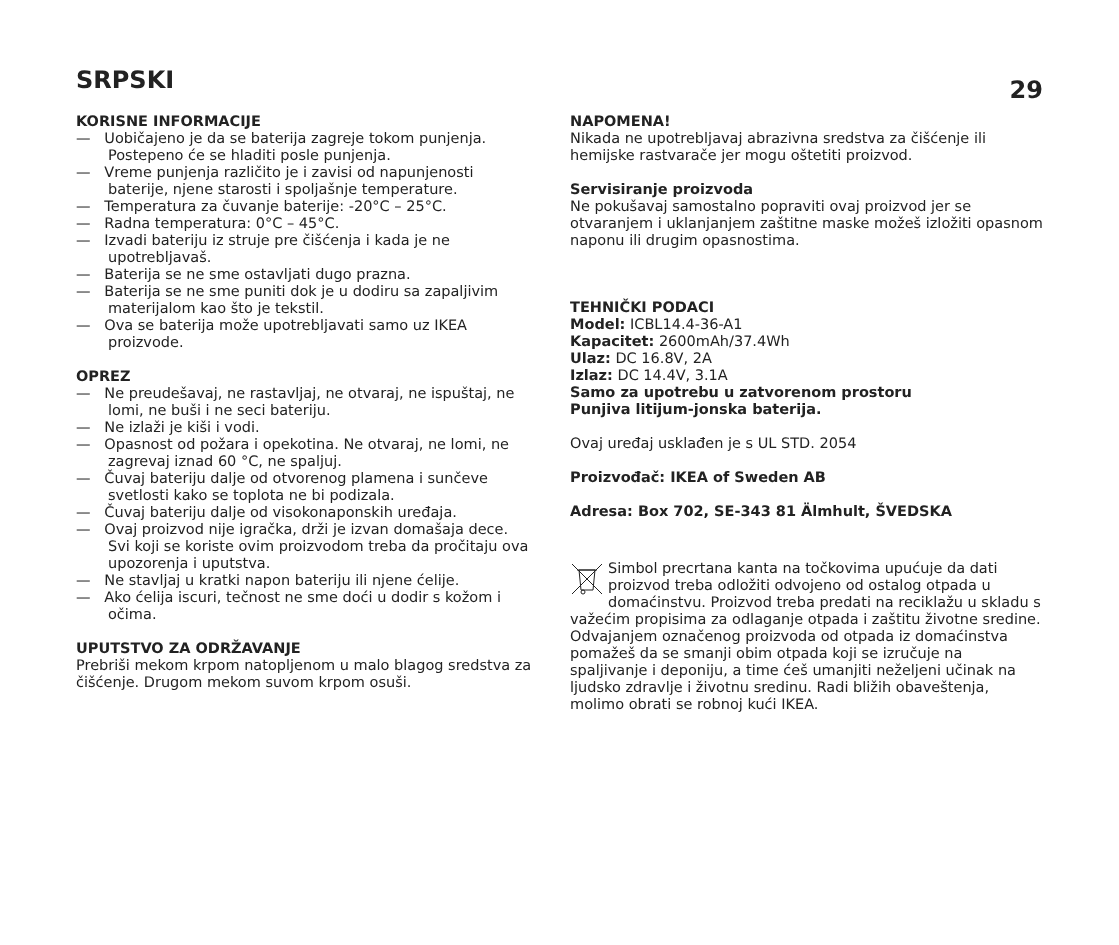SRPSKI
29
KORISNE INFORMACIJE
— Uobičajeno je da se baterija zagreje tokom punjenja. Postepeno će se hladiti posle punjenja.
— Vreme punjenja različito je i zavisi od napunjenosti baterije, njene starosti i spoljašnje temperature.
— Temperatura za čuvanje baterije: -20°C – 25°C.
— Radna temperatura: 0°C – 45°C.
— Izvadi bateriju iz struje pre čišćenja i kada je ne upotrebljavaš.
— Baterija se ne sme ostavljati dugo prazna.
— Baterija se ne sme puniti dok je u dodiru sa zapaljivim materijalom kao što je tekstil.
— Ova se baterija može upotrebljavati samo uz IKEA proizvode.
OPREZ
— Ne preudešavaj, ne rastavljaj, ne otvaraj, ne ispuštaj, ne lomi, ne buši i ne seci bateriju.
— Ne izlaži je kiši i vodi.
— Opasnost od požara i opekotina. Ne otvaraj, ne lomi, ne zagrevaj iznad 60 °C, ne spaljuj.
— Čuvaj bateriju dalje od otvorenog plamena i sunčeve svetlosti kako se toplota ne bi podizala.
— Čuvaj bateriju dalje od visokonaponskih uređaja.
— Ovaj proizvod nije igračka, drži je izvan domašaja dece. Svi koji se koriste ovim proizvodom treba da pročitaju ova upozorenja i uputstva.
— Ne stavljaj u kratki napon bateriju ili njene ćelije.
— Ako ćelija iscuri, tečnost ne sme doći u dodir s kožom i očima.
UPUTSTVO ZA ODRŽAVANJE
Prebriši mekom krpom natopljenom u malo blagog sredstva za čišćenje. Drugom mekom suvom krpom osuši.
NAPOMENA!
Nikada ne upotrebljavaj abrazivna sredstva za čišćenje ili hemijske rastvarače jer mogu oštetiti proizvod.
Servisiranje proizvoda
Ne pokušavaj samostalno popraviti ovaj proizvod jer se otvaranjem i uklanjanjem zaštitne maske možeš izložiti opasnom naponu ili drugim opasnostima.
TEHNIČKI PODACI
Model: ICBL14.4-36-A1
Kapacitet: 2600mAh/37.4Wh
Ulaz: DC 16.8V, 2A
Izlaz: DC 14.4V, 3.1A
Samo za upotrebu u zatvorenom prostoru
Punjiva litijum-jonska baterija.
Ovaj uređaj usklađen je s UL STD. 2054
Proizvođač: IKEA of Sweden AB
Adresa: Box 702, SE-343 81 Älmhult, ŠVEDSKA
Simbol precrtana kanta na točkovima upućuje da dati proizvod treba odložiti odvojeno od ostalog otpada u domaćinstvu. Proizvod treba predati na reciklažu u skladu s važećim propisima za odlaganje otpada i zaštitu životne sredine. Odvajanjem označenog proizvoda od otpada iz domaćinstva pomažeš da se smanji obim otpada koji se izručuje na spaljivanje i deponiju, a time ćeš umanjiti neželjeni učinak na ljudsko zdravlje i životnu sredinu. Radi bližih obaveštenja, molimo obrati se robnoj kući IKEA.